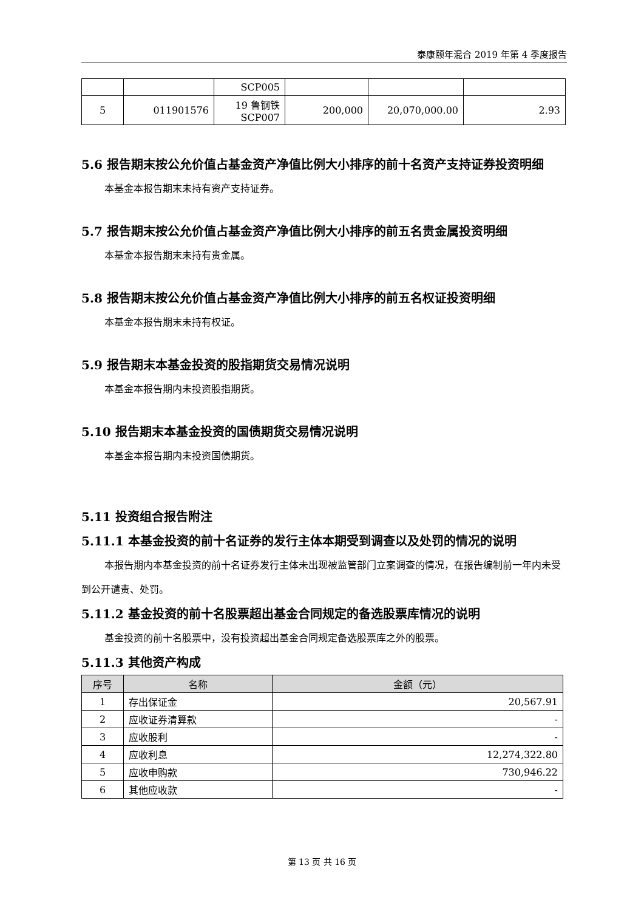泰康颐年混合 2019 年第 4 季度报告
| | | SCP005 | | | |
| 5 | 011901576 | 19 鲁钢铁 SCP007 | 200,000 | 20,070,000.00 | 2.93 |
5.6 报告期末按公允价值占基金资产净值比例大小排序的前十名资产支持证券投资明细
本基金本报告期末未持有资产支持证券。
5.7 报告期末按公允价值占基金资产净值比例大小排序的前五名贵金属投资明细
本基金本报告期末未持有贵金属。
5.8 报告期末按公允价值占基金资产净值比例大小排序的前五名权证投资明细
本基金本报告期末未持有权证。
5.9 报告期末本基金投资的股指期货交易情况说明
本基金本报告期内未投资股指期货。
5.10 报告期末本基金投资的国债期货交易情况说明
本基金本报告期内未投资国债期货。
5.11 投资组合报告附注
5.11.1 本基金投资的前十名证券的发行主体本期受到调查以及处罚的情况的说明
本报告期内本基金投资的前十名证券发行主体未出现被监管部门立案调查的情况，在报告编制前一年内未受到公开谴责、处罚。
5.11.2 基金投资的前十名股票超出基金合同规定的备选股票库情况的说明
基金投资的前十名股票中，没有投资超出基金合同规定备选股票库之外的股票。
5.11.3 其他资产构成
| 序号 | 名称 | 金额（元） |
| --- | --- | --- |
| 1 | 存出保证金 | 20,567.91 |
| 2 | 应收证券清算款 | - |
| 3 | 应收股利 | - |
| 4 | 应收利息 | 12,274,322.80 |
| 5 | 应收申购款 | 730,946.22 |
| 6 | 其他应收款 | - |
第 13 页 共 16 页